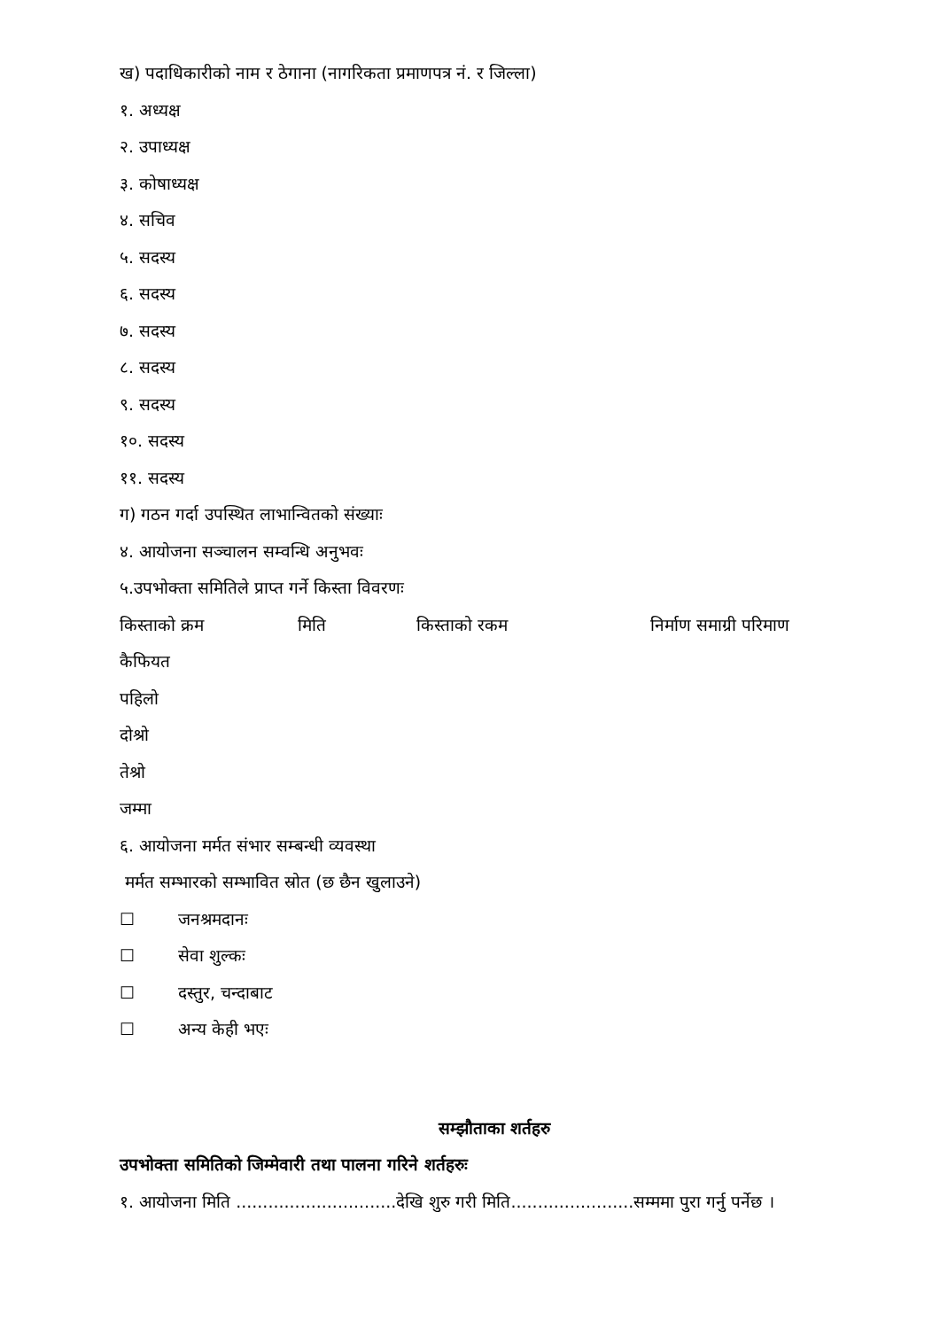ख) पदाधिकारीको नाम र ठेगाना (नागरिकता प्रमाणपत्र नं. र जिल्ला)
१. अध्यक्ष
२. उपाध्यक्ष
३. कोषाध्यक्ष
४. सचिव
५. सदस्य
६. सदस्य
७. सदस्य
८. सदस्य
९. सदस्य
१०. सदस्य
११. सदस्य
ग) गठन गर्दा उपस्थित लाभान्वितको संख्याः
४. आयोजना सञ्चालन सम्वन्धि अनुभवः
५.उपभोक्ता समितिले प्राप्त गर्ने किस्ता विवरणः
किस्ताको क्रम मिति किस्ताको रकम निर्माण समाग्री परिमाण
कैफियत
पहिलो
दोश्रो
तेश्रो
जम्मा
६. आयोजना मर्मत संभार सम्बन्धी व्यवस्था
मर्मत सम्भारको सम्भावित स्रोत (छ छैन खुलाउने)
☐ जनश्रमदानः
☐ सेवा शुल्कः
☐ दस्तुर, चन्दाबाट
☐ अन्य केही भएः
सम्झौताका शर्तहरु
उपभोक्ता समितिको जिम्मेवारी तथा पालना गरिने शर्तहरुः
१. आयोजना मिति ..............................देखि शुरु गरी मिति.......................सम्ममा पुरा गर्नु पर्नेछ ।